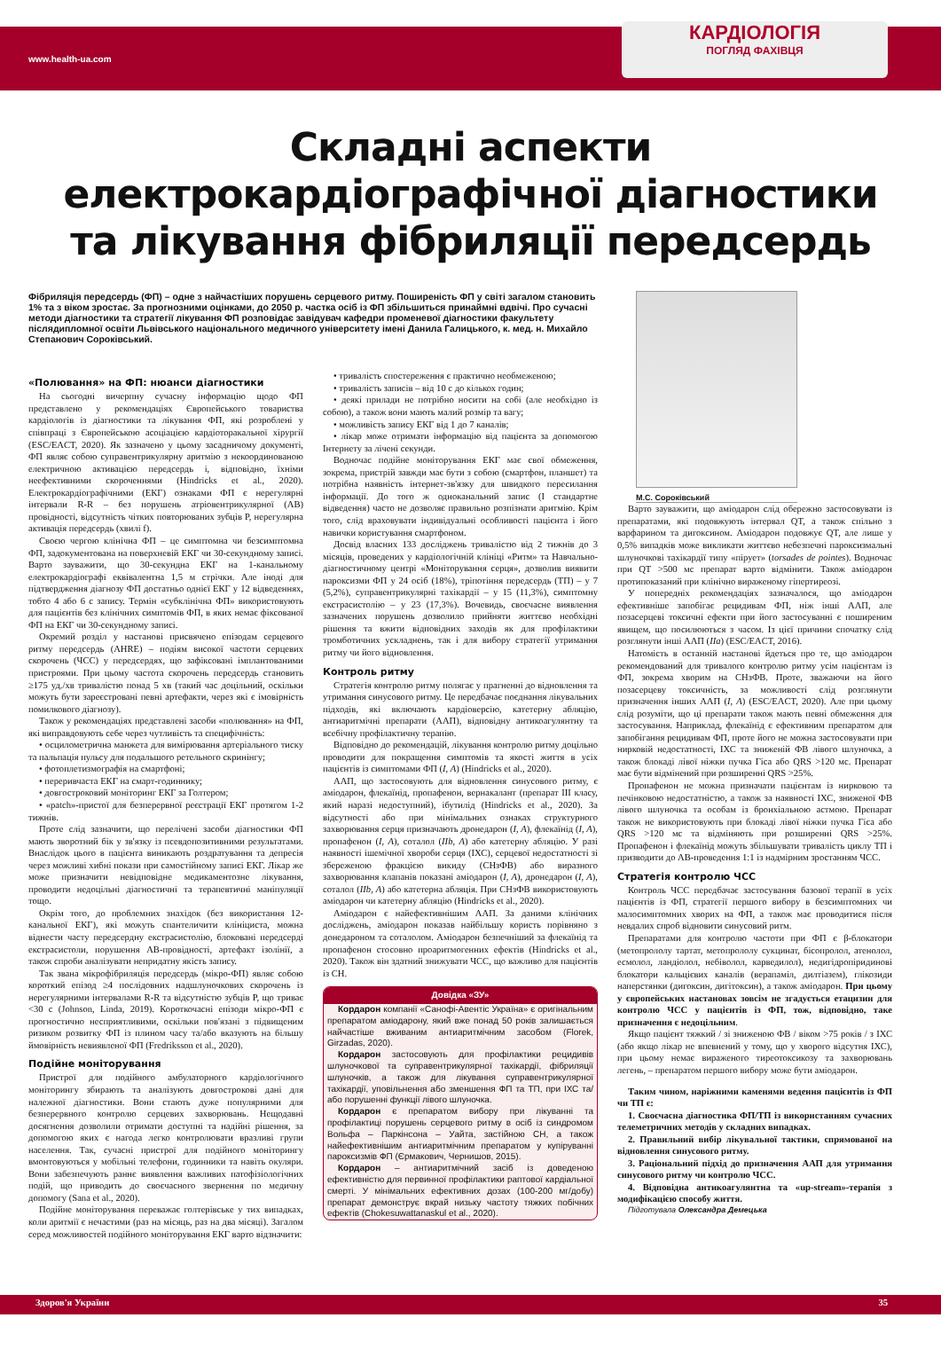www.health-ua.com
КАРДІОЛОГІЯ
ПОГЛЯД ФАХІВЦЯ
Складні аспекти електрокардіографічної діагностики
та лікування фібриляції передсердь
Фібриляція передсердь (ФП) – одне з найчастіших порушень серцевого ритму. Поширеність ФП у світі загалом становить 1% та з віком зростає. За прогнозними оцінками, до 2050 р. частка осіб із ФП збільшиться принаймні вдвічі. Про сучасні методи діагностики та стратегії лікування ФП розповідає завідувач кафедри променевої діагностики факультету післядипломної освіти Львівського національного медичного університету імені Данила Галицького, к. мед. н. Михайло Степанович Сороківський.
М.С. Сороківський
«Полювання» на ФП: нюанси діагностики
На сьогодні вичерпну сучасну інформацію щодо ФП представлено у рекомендаціях Європейського товариства кардіологів із діагностики та лікування ФП, які розроблені у співпраці з Європейською асоціацією кардіоторакальної хірургії (ESC/EACT, 2020). Як зазначено у цьому засадничому документі, ФП являє собою суправентрикулярну аритмію з некоординованою електричною активацією передсердь і, відповідно, їхніми неефективними скороченнями (Hindricks et al., 2020). Електрокардіографічними (ЕКГ) ознаками ФП є нерегулярні інтервали R-R – без порушень атріовентрикулярної (АВ) провідності, відсутність чітких повторюваних зубців P, нерегулярна активація передсердь (хвилі f).
Своєю чергою клінічна ФП – це симптомна чи безсимптомна ФП, задокументована на поверхневій ЕКГ чи 30-секундному записі. Варто зауважити, що 30-секундна ЕКГ на 1-канальному електрокардіографі еквівалентна 1,5 м стрічки. Але іноді для підтвердження діагнозу ФП достатньо однієї ЕКГ у 12 відведеннях, тобто 4 або 6 с запису. Термін «субклінічна ФП» використовують для пацієнтів без клінічних симптомів ФП, в яких немає фіксованої ФП на ЕКГ чи 30-секундному записі.
Окремий розділ у настанові присвячено епізодам серцевого ритму передсердь (AHRE) – подіям високої частоти серцевих скорочень (ЧСС) у передсердях, що зафіксовані імплантованими пристроями. При цьому частота скорочень передсердь становить ≥175 уд./хв тривалістю понад 5 хв (такий час доцільний, оскільки можуть бути зареєстровані певні артефакти, через які є імовірність помилкового діагнозу).
Також у рекомендаціях представлені засоби «полювання» на ФП, які виправдовують себе через чутливість та специфічність:
• осцилометрична манжета для вимірювання артеріального тиску та пальпація пульсу для подальшого ретельного скринінгу;
• фотоплетизмографія на смартфоні;
• переривчаста ЕКГ на смарт-годиннику;
• довгостроковий моніторинг ЕКГ за Голтером;
• «patch»-пристої для безперервної реєстрації ЕКГ протягом 1-2 тижнів.
Проте слід зазначити, що перелічені засоби діагностики ФП мають зворотний бік у зв'язку із псевдопозитивними результатами. Внаслідок цього в пацієнта виникають роздратування та депресія через можливі хибні покази при самостійному записі ЕКГ. Лікар же може призначити невідповідне медикаментозне лікування, проводити недоцільні діагностичні та терапевтичні маніпуляції тощо.
Окрім того, до проблемних знахідок (без використання 12-канальної ЕКГ), які можуть спантеличити клініциста, можна віднести часту передсердну екстрасистолію, блоковані передсерді екстрасистоли, порушення АВ-провідності, артефакт ізолінії, а також спроби аналізувати непридатну якість запису.
Так звана мікрофібриляція передсердь (мікро-ФП) являє собою короткий епізод ≥4 послідовних надшлуночкових скорочень із нерегулярними інтервалами R-R та відсутністю зубців P, що триває <30 с (Johnson, Linda, 2019). Короткочасні епізоди мікро-ФП є прогностично несприятливими, оскільки пов'язані з підвищеним ризиком розвитку ФП із плином часу та/або вказують на більшу ймовірність невиявленої ФП (Fredriksson et al., 2020).
Подійне моніторування
Пристрої для подійного амбулаторного кардіологічного моніторингу збирають та аналізують довгострокові дані для належної діагностики. Вони стають дуже популярними для безперервного контролю серцевих захворювань. Нещодавні досягнення дозволили отримати доступні та надійні рішення, за допомогою яких є нагода легко контролювати вразливі групи населення. Так, сучасні пристрої для подійного моніторингу вмонтовуються у мобільні телефони, годинники та навіть окуляри. Вони забезпечують раннє виявлення важливих патофізіологічних подій, що приводить до своєчасного звернення по медичну допомогу (Sana et al., 2020).
Подійне моніторування переважає голтерівське у тих випадках, коли аритмії є нечастими (раз на місяць, раз на два місяці). Загалом серед можливостей подійного моніторування ЕКГ варто відзначити:
• тривалість спостереження є практично необмеженою;
• тривалість записів – від 10 с до кількох годин;
• деякі прилади не потрібно носити на собі (але необхідно із собою), а також вони мають малий розмір та вагу;
• можливість запису ЕКГ від 1 до 7 каналів;
• лікар може отримати інформацію від пацієнта за допомогою Інтернету за лічені секунди.
Водночас подійне моніторування ЕКГ має свої обмеження, зокрема, пристрій завжди має бути з собою (смартфон, планшет) та потрібна наявність інтернет-зв'язку для швидкого пересилання інформації. До того ж одноканальний запис (I стандартне відведення) часто не дозволяє правильно розпізнати аритмію. Крім того, слід враховувати індивідуальні особливості пацієнта і його навички користування смартфоном.
Досвід власних 133 досліджень тривалістю від 2 тижнів до 3 місяців, проведених у кардіологічній клініці «Ритм» та Навчально-діагностичному центрі «Моніторування серця», дозволив виявити пароксизми ФП у 24 осіб (18%), тріпотіння передсердь (ТП) – у 7 (5,2%), суправентрикулярні тахікардії – у 15 (11,3%), симптомну екстрасистолію – у 23 (17,3%). Вочевидь, своєчасне виявлення зазначених порушень дозволило прийняти життєво необхідні рішення та вжити відповідних заходів як для профілактики тромботичних ускладнень, так і для вибору стратегії утримання ритму чи його відновлення.
Контроль ритму
Стратегія контролю ритму полягає у прагненні до відновлення та утримання синусового ритму. Це передбачає поєднання лікувальних підходів, які включають кардіоверсію, катетерну абляцію, антиаритмічні препарати (ААП), відповідну антикоагулянтну та всебічну профілактичну терапію.
Відповідно до рекомендацій, лікування контролю ритму доцільно проводити для покращення симптомів та якості життя в усіх пацієнтів із симптомами ФП (I, A) (Hindricks et al., 2020).
ААП, що застосовують для відновлення синусового ритму, є аміодарон, флекаїнід, пропафенон, вернакалант (препарат III класу, який наразі недоступний), ібутилід (Hindricks et al., 2020). За відсутності або при мінімальних ознаках структурного захворювання серця призначають дронедарон (I, A), флекаїнід (I, A), пропафенон (I, A), соталол (IIb, A) або катетерну абляцію. У разі наявності ішемічної хвороби серця (ІХС), серцевої недостатності зі збереженою фракцією викиду (СНзФВ) або виразного захворювання клапанів показані аміодарон (I, A), дронедарон (I, A), соталол (IIb, A) або катетерна абляція. При СНзФВ використовують аміодарон чи катетерну абляцію (Hindricks et al., 2020).
Аміодарон є найефективнішим ААП. За даними клінічних досліджень, аміодарон показав найбільшу користь порівняно з донедароном та соталолом. Аміодарон безпечніший за флекаїнід та пропафенон стосовно проаритмогенних ефектів (Hindricks et al., 2020). Також він здатний знижувати ЧСС, що важливо для пацієнтів із СН.
Довідка «ЗУ»
Кордарон компанії «Санофі-Авентіс Україна» є оригінальним препаратом аміодарону, який вже понад 50 років залишається найчастіше вживаним антиаритмічним засобом (Florek, Girzadas, 2020).
Кордарон застосовують для профілактики рецидивів шлуночкової та суправентрикулярної тахікардії, фібриляції шлуночків, а також для лікування суправентрикулярної тахікардії, уповільнення або зменшення ФП та ТП, при ІХС та/або порушенні функції лівого шлуночка.
Кордарон є препаратом вибору при лікуванні та профілактиці порушень серцевого ритму в осіб із синдромом Вольфа – Паркінсона – Уайта, застійною СН, а також найефективнішим антиаритмічним препаратом у купіруванні пароксизмів ФП (Єрмакович, Чернишов, 2015).
Кордарон – антиаритмічний засіб із доведеною ефективністю для первинної профілактики раптової кардіальної смерті. У мінімальних ефективних дозах (100-200 мг/добу) препарат демонструє вкрай низьку частоту тяжких побічних ефектів (Chokesuwattanaskul et al., 2020).
Варто зауважити, що аміодарон слід обережно застосовувати із препаратами, які подовжують інтервал QT, а також спільно з варфарином та дигоксином. Аміодарон подовжує QT, але лише у 0,5% випадків може викликати життєво небезпечні пароксизмальні шлуночкові тахікардії типу «пірует» (torsades de pointes). Водночас при QT >500 мс препарат варто відмінити. Також аміодарон протипоказаний при клінічно вираженому гіпертиреозі.
У попередніх рекомендаціях зазначалося, що аміодарон ефективніше запобігає рецидивам ФП, ніж інші ААП, але позасерцеві токсичні ефекти при його застосуванні є поширеним явищем, що посилюються з часом. Із цієї причини спочатку слід розглянути інші ААП (IIa) (ESC/EACT, 2016).
Натомість в останній настанові йдеться про те, що аміодарон рекомендований для тривалого контролю ритму усім пацієнтам із ФП, зокрема хворим на СНзФВ. Проте, зважаючи на його позасерцеву токсичність, за можливості слід розглянути призначення інших ААП (I, A) (ESC/EACT, 2020). Але при цьому слід розуміти, що ці препарати також мають певні обмеження для застосування. Наприклад, флекаїнід є ефективним препаратом для запобігання рецидивам ФП, проте його не можна застосовувати при нирковій недостатності, ІХС та зниженій ФВ лівого шлуночка, а також блокаді лівої ніжки пучка Гіса або QRS >120 мс. Препарат має бути відмінений при розширенні QRS >25%.
Пропафенон не можна призначати пацієнтам із нирковою та печінковою недостатністю, а також за наявності ІХС, зниженої ФВ лівого шлуночка та особам із бронхіальною астмою. Препарат також не використовують при блокаді лівої ніжки пучка Гіса або QRS >120 мс та відміняють при розширенні QRS >25%. Пропафенон і флекаїнід можуть збільшувати тривалість циклу ТП і призводити до АВ-проведення 1:1 із надмірним зростанням ЧСС.
Стратегія контролю ЧСС
Контроль ЧСС передбачає застосування базової терапії в усіх пацієнтів із ФП, стратегії першого вибору в безсимптомних чи малосимптомних хворих на ФП, а також має проводитися після невдалих спроб відновити синусовий ритм.
Препаратами для контролю частоти при ФП є β-блокатори (метопрололу тартат, метопрололу сукцинат, бісопролол, атенолол, есмолол, ландіолол, небіволол, карведилол), недигідропіридинові блокатори кальцієвих каналів (верапаміл, дилтіазем), глікозиди наперстянки (дигоксин, дигітоксин), а також аміодарон. При цьому у європейських настановах зовсім не згадується етацизин для контролю ЧСС у пацієнтів із ФП, тож, відповідно, таке призначення є недоцільним.
Якщо пацієнт тяжкий / зі зниженою ФВ / віком >75 років / з ІХС (або якщо лікар не впевнений у тому, що у хворого відсутня ІХС), при цьому немає вираженого тиреотоксикозу та захворювань легень, – препаратом першого вибору може бути аміодарон.
Таким чином, наріжними каменями ведення пацієнтів із ФП чи ТП є:
1. Своєчасна діагностика ФП/ТП із використанням сучасних телеметричних методів у складних випадках.
2. Правильний вибір лікувальної тактики, спрямованої на відновлення синусового ритму.
3. Раціональний підхід до призначення ААП для утримання синусового ритму чи контролю ЧСС.
4. Відповідна антикоагулянтна та «up-stream»-терапія з модифікацією способу життя.
Підготувала Олександра Демецька
Здоров'я України 35